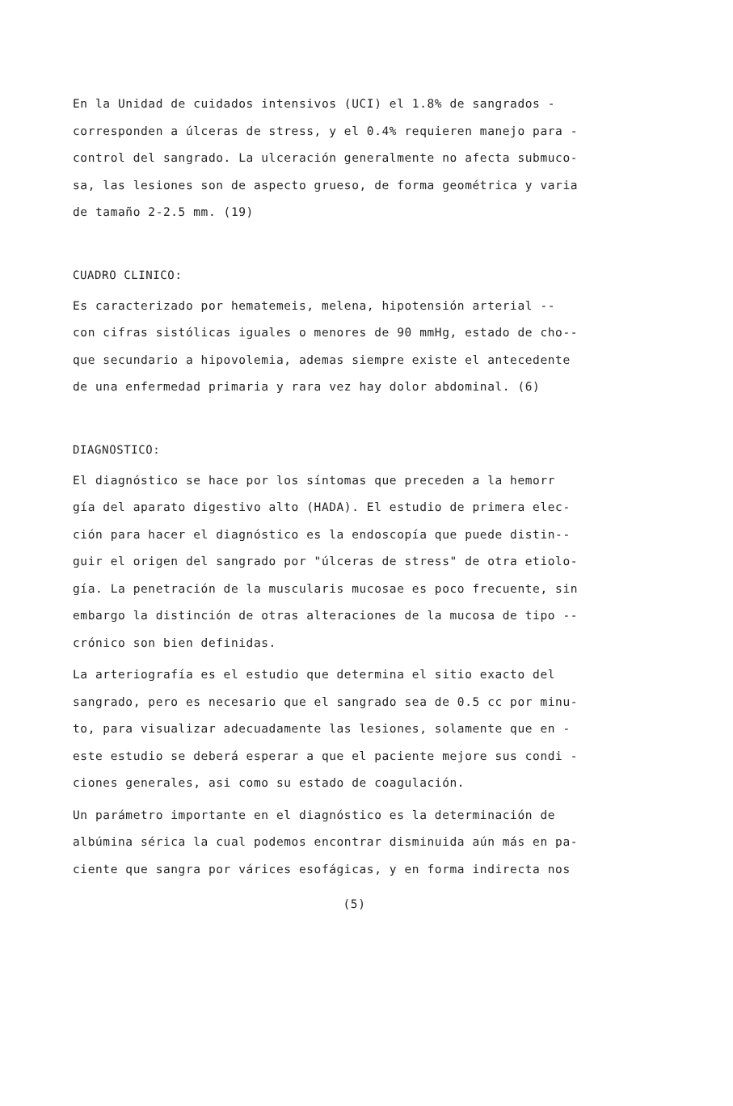En la Unidad de cuidados intensivos (UCI) el 1.8% de sangrados -
corresponden a úlceras de stress, y el 0.4% requieren manejo para -
control del sangrado. La ulceración generalmente no afecta submuco-
sa, las lesiones son de aspecto grueso, de forma geométrica y varia
de tamaño 2-2.5 mm. (19)
CUADRO CLINICO:
Es caracterizado por hematemeis, melena, hipotensión arterial --
con cifras sistólicas iguales o menores de 90 mmHg, estado de cho--
que secundario a hipovolemia, ademas siempre existe el antecedente
de una enfermedad primaria y rara vez hay dolor abdominal. (6)
DIAGNOSTICO:
El diagnóstico se hace por los síntomas que preceden a la hemorr
gía del aparato digestivo alto (HADA). El estudio de primera elec-
ción para hacer el diagnóstico es la endoscopía que puede distin--
guir el origen del sangrado por "úlceras de stress" de otra etiolo-
gía. La penetración de la muscularis mucosae es poco frecuente, sin
embargo la distinción de otras alteraciones de la mucosa de tipo --
crónico son bien definidas.
La arteriografía es el estudio que determina el sitio exacto del
sangrado, pero es necesario que el sangrado sea de 0.5 cc por minu-
to, para visualizar adecuadamente las lesiones, solamente que en -
este estudio se deberá esperar a que el paciente mejore sus condi -
ciones generales, asi como su estado de coagulación.
Un parámetro importante en el diagnóstico es la determinación de
albúmina sérica la cual podemos encontrar disminuida aún más en pa-
ciente que sangra por várices esofágicas, y en forma indirecta nos
(5)